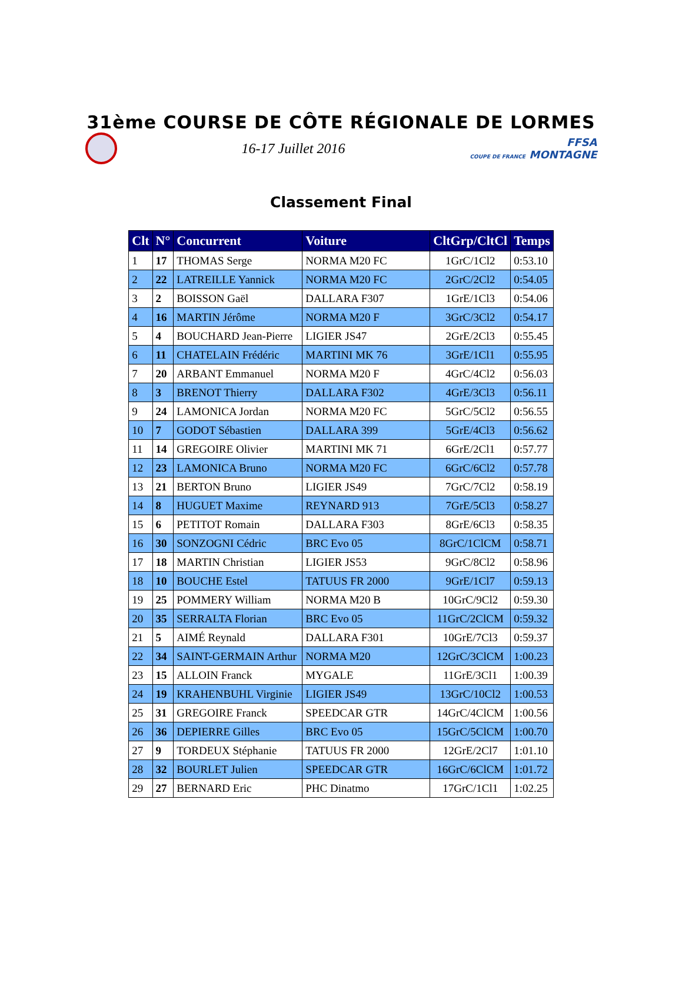31ème COURSE DE CÔTE RÉGIONALE DE LORMES
16-17 Juillet 2016
FFSA
COUPE DE FRANCE MONTAGNE
Classement Final
| Clt | N° | Concurrent | Voiture | CltGrp/CltCl | Temps |
| --- | --- | --- | --- | --- | --- |
| 1 | 17 | THOMAS Serge | NORMA M20 FC | 1GrC/1Cl2 | 0:53.10 |
| 2 | 22 | LATREILLE Yannick | NORMA M20 FC | 2GrC/2Cl2 | 0:54.05 |
| 3 | 2 | BOISSON Gaël | DALLARA F307 | 1GrE/1Cl3 | 0:54.06 |
| 4 | 16 | MARTIN Jérôme | NORMA M20 F | 3GrC/3Cl2 | 0:54.17 |
| 5 | 4 | BOUCHARD Jean-Pierre | LIGIER JS47 | 2GrE/2Cl3 | 0:55.45 |
| 6 | 11 | CHATELAIN Frédéric | MARTINI MK 76 | 3GrE/1Cl1 | 0:55.95 |
| 7 | 20 | ARBANT Emmanuel | NORMA M20 F | 4GrC/4Cl2 | 0:56.03 |
| 8 | 3 | BRENOT Thierry | DALLARA F302 | 4GrE/3Cl3 | 0:56.11 |
| 9 | 24 | LAMONICA Jordan | NORMA M20 FC | 5GrC/5Cl2 | 0:56.55 |
| 10 | 7 | GODOT Sébastien | DALLARA 399 | 5GrE/4Cl3 | 0:56.62 |
| 11 | 14 | GREGOIRE Olivier | MARTINI MK 71 | 6GrE/2Cl1 | 0:57.77 |
| 12 | 23 | LAMONICA Bruno | NORMA M20 FC | 6GrC/6Cl2 | 0:57.78 |
| 13 | 21 | BERTON Bruno | LIGIER JS49 | 7GrC/7Cl2 | 0:58.19 |
| 14 | 8 | HUGUET Maxime | REYNARD 913 | 7GrE/5Cl3 | 0:58.27 |
| 15 | 6 | PETITOT Romain | DALLARA F303 | 8GrE/6Cl3 | 0:58.35 |
| 16 | 30 | SONZOGNI Cédric | BRC Evo 05 | 8GrC/1ClCM | 0:58.71 |
| 17 | 18 | MARTIN Christian | LIGIER JS53 | 9GrC/8Cl2 | 0:58.96 |
| 18 | 10 | BOUCHE Estel | TATUUS FR 2000 | 9GrE/1Cl7 | 0:59.13 |
| 19 | 25 | POMMERY William | NORMA M20 B | 10GrC/9Cl2 | 0:59.30 |
| 20 | 35 | SERRALTA Florian | BRC Evo 05 | 11GrC/2ClCM | 0:59.32 |
| 21 | 5 | AIMÉ Reynald | DALLARA F301 | 10GrE/7Cl3 | 0:59.37 |
| 22 | 34 | SAINT-GERMAIN Arthur | NORMA M20 | 12GrC/3ClCM | 1:00.23 |
| 23 | 15 | ALLOIN Franck | MYGALE | 11GrE/3Cl1 | 1:00.39 |
| 24 | 19 | KRAHENBUHL Virginie | LIGIER JS49 | 13GrC/10Cl2 | 1:00.53 |
| 25 | 31 | GREGOIRE Franck | SPEEDCAR GTR | 14GrC/4ClCM | 1:00.56 |
| 26 | 36 | DEPIERRE Gilles | BRC Evo 05 | 15GrC/5ClCM | 1:00.70 |
| 27 | 9 | TORDEUX Stéphanie | TATUUS FR 2000 | 12GrE/2Cl7 | 1:01.10 |
| 28 | 32 | BOURLET Julien | SPEEDCAR GTR | 16GrC/6ClCM | 1:01.72 |
| 29 | 27 | BERNARD Eric | PHC Dinatmo | 17GrC/1Cl1 | 1:02.25 |